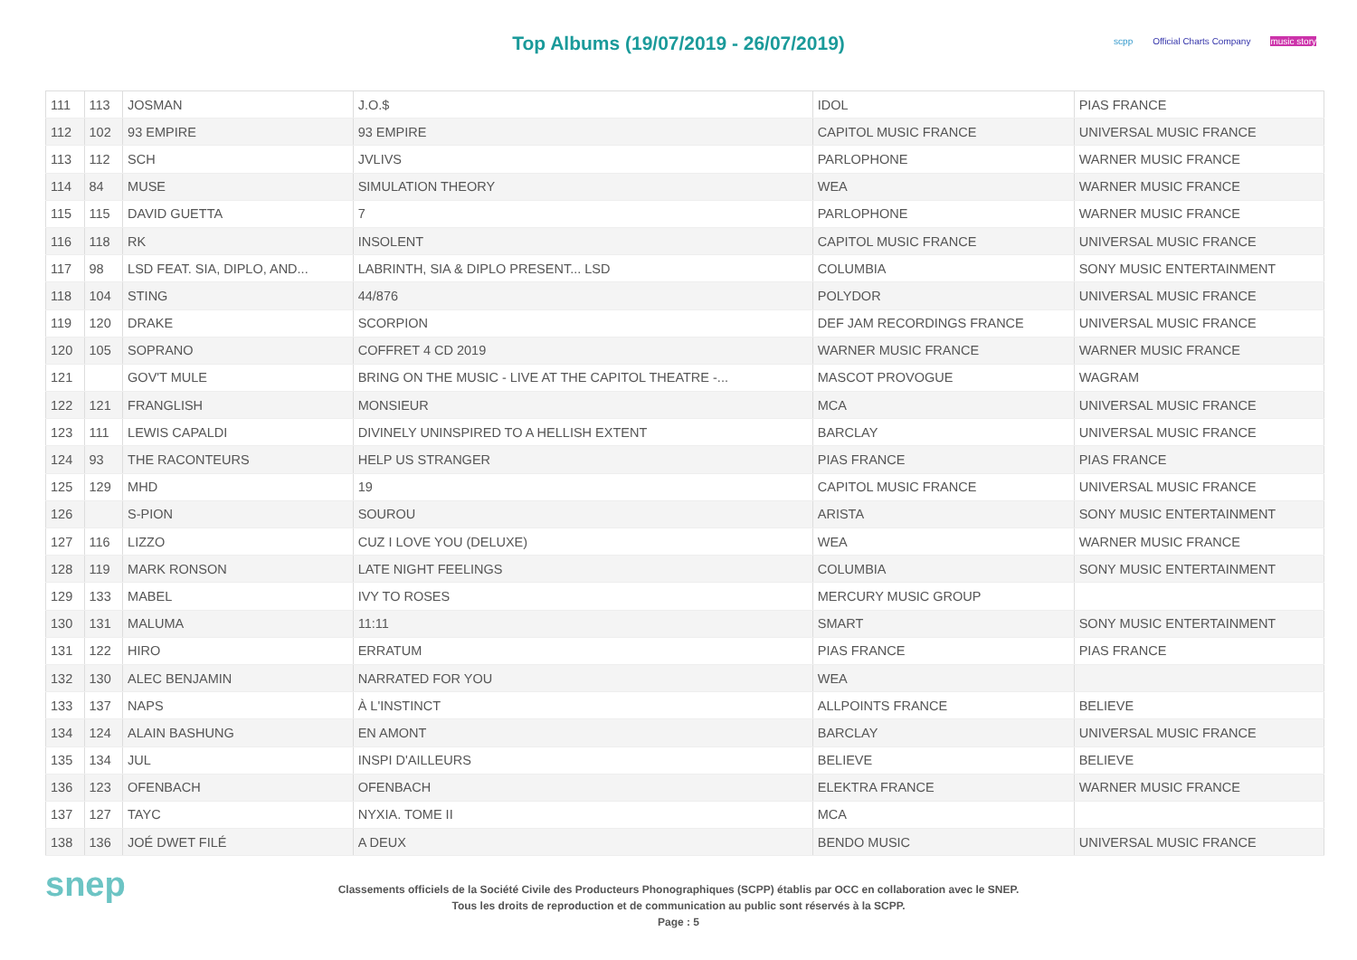Top Albums (19/07/2019 - 26/07/2019)
scpp Official Charts Company music story
| 111 | 113 | JOSMAN | J.O.$ | IDOL | PIAS FRANCE |
| 112 | 102 | 93 EMPIRE | 93 EMPIRE | CAPITOL MUSIC FRANCE | UNIVERSAL MUSIC FRANCE |
| 113 | 112 | SCH | JVLIVS | PARLOPHONE | WARNER MUSIC FRANCE |
| 114 | 84 | MUSE | SIMULATION THEORY | WEA | WARNER MUSIC FRANCE |
| 115 | 115 | DAVID GUETTA | 7 | PARLOPHONE | WARNER MUSIC FRANCE |
| 116 | 118 | RK | INSOLENT | CAPITOL MUSIC FRANCE | UNIVERSAL MUSIC FRANCE |
| 117 | 98 | LSD FEAT. SIA, DIPLO, AND... | LABRINTH, SIA & DIPLO PRESENT... LSD | COLUMBIA | SONY MUSIC ENTERTAINMENT |
| 118 | 104 | STING | 44/876 | POLYDOR | UNIVERSAL MUSIC FRANCE |
| 119 | 120 | DRAKE | SCORPION | DEF JAM RECORDINGS FRANCE | UNIVERSAL MUSIC FRANCE |
| 120 | 105 | SOPRANO | COFFRET 4 CD 2019 | WARNER MUSIC FRANCE | WARNER MUSIC FRANCE |
| 121 | | GOV'T MULE | BRING ON THE MUSIC - LIVE AT THE CAPITOL THEATRE -... | MASCOT PROVOGUE | WAGRAM |
| 122 | 121 | FRANGLISH | MONSIEUR | MCA | UNIVERSAL MUSIC FRANCE |
| 123 | 111 | LEWIS CAPALDI | DIVINELY UNINSPIRED TO A HELLISH EXTENT | BARCLAY | UNIVERSAL MUSIC FRANCE |
| 124 | 93 | THE RACONTEURS | HELP US STRANGER | PIAS FRANCE | PIAS FRANCE |
| 125 | 129 | MHD | 19 | CAPITOL MUSIC FRANCE | UNIVERSAL MUSIC FRANCE |
| 126 | | S-PION | SOUROU | ARISTA | SONY MUSIC ENTERTAINMENT |
| 127 | 116 | LIZZO | CUZ I LOVE YOU (DELUXE) | WEA | WARNER MUSIC FRANCE |
| 128 | 119 | MARK RONSON | LATE NIGHT FEELINGS | COLUMBIA | SONY MUSIC ENTERTAINMENT |
| 129 | 133 | MABEL | IVY TO ROSES | MERCURY MUSIC GROUP | |
| 130 | 131 | MALUMA | 11:11 | SMART | SONY MUSIC ENTERTAINMENT |
| 131 | 122 | HIRO | ERRATUM | PIAS FRANCE | PIAS FRANCE |
| 132 | 130 | ALEC BENJAMIN | NARRATED FOR YOU | WEA | |
| 133 | 137 | NAPS | À L'INSTINCT | ALLPOINTS FRANCE | BELIEVE |
| 134 | 124 | ALAIN BASHUNG | EN AMONT | BARCLAY | UNIVERSAL MUSIC FRANCE |
| 135 | 134 | JUL | INSPI D'AILLEURS | BELIEVE | BELIEVE |
| 136 | 123 | OFENBACH | OFENBACH | ELEKTRA FRANCE | WARNER MUSIC FRANCE |
| 137 | 127 | TAYC | NYXIA. TOME II | MCA | |
| 138 | 136 | JOÉ DWET FILÉ | A DEUX | BENDO MUSIC | UNIVERSAL MUSIC FRANCE |
snep
Classements officiels de la Société Civile des Producteurs Phonographiques (SCPP) établis par OCC en collaboration avec le SNEP.
Tous les droits de reproduction et de communication au public sont réservés à la SCPP.
Page : 5